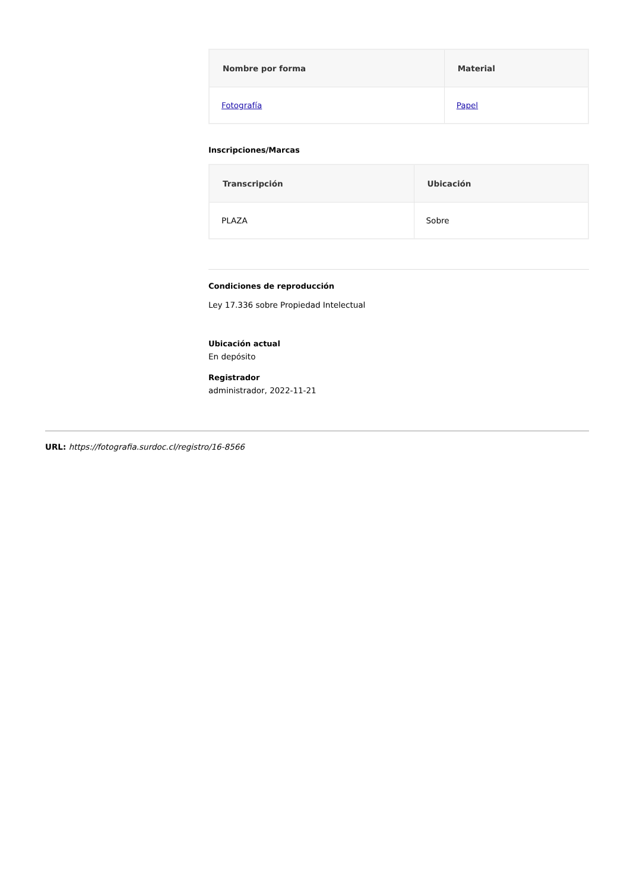| Nombre por forma | Material |
| --- | --- |
| Fotografía | Papel |
Inscripciones/Marcas
| Transcripción | Ubicación |
| --- | --- |
| PLAZA | Sobre |
Condiciones de reproducción
Ley 17.336 sobre Propiedad Intelectual
Ubicación actual
En depósito
Registrador
administrador, 2022-11-21
URL: https://fotografia.surdoc.cl/registro/16-8566